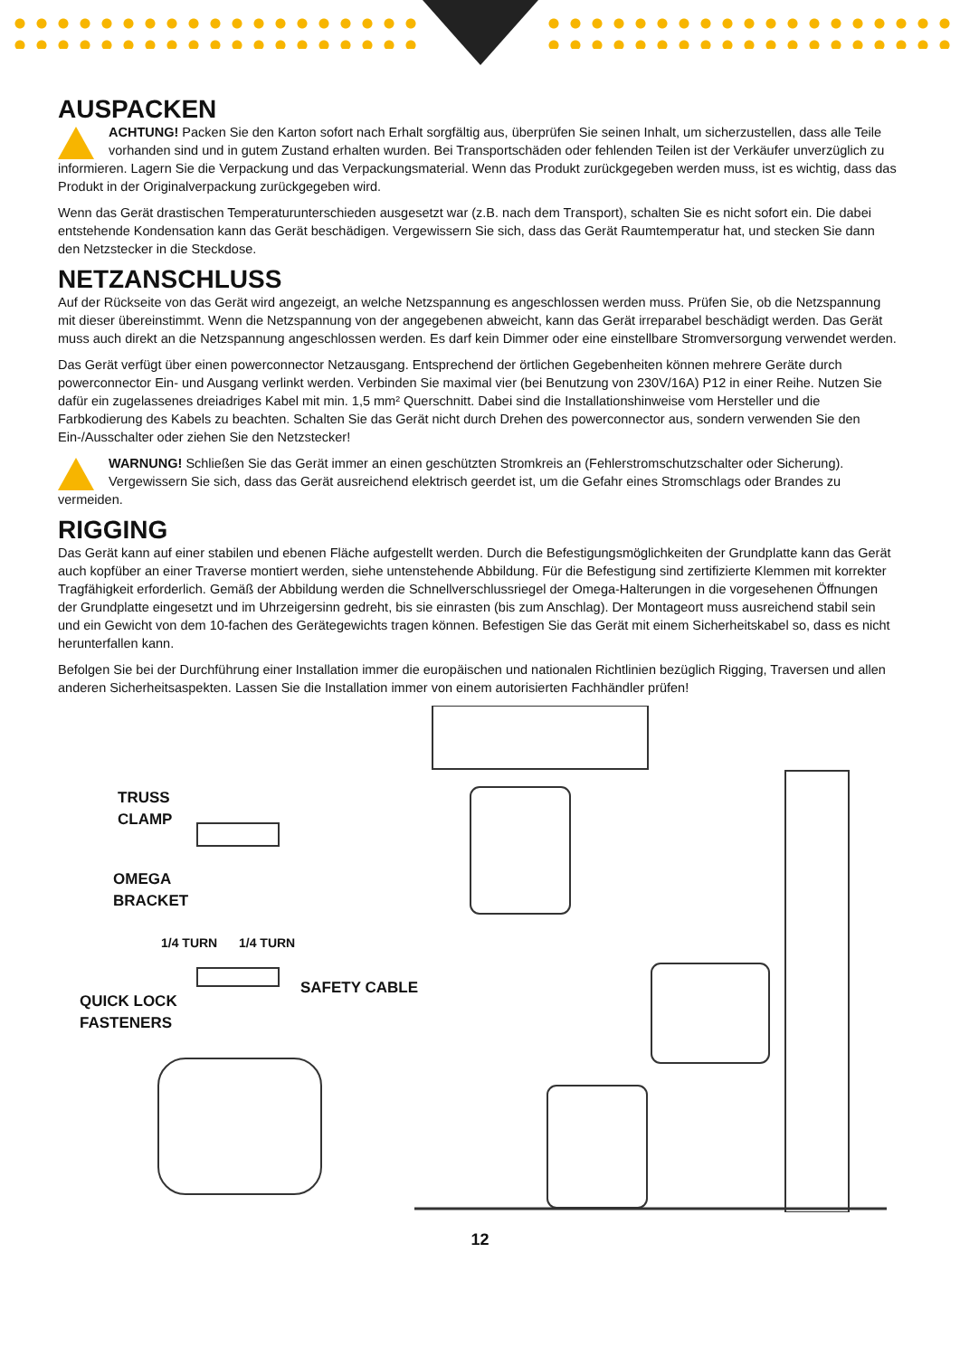AUSPACKEN
ACHTUNG! Packen Sie den Karton sofort nach Erhalt sorgfältig aus, überprüfen Sie seinen Inhalt, um sicherzustellen, dass alle Teile vorhanden sind und in gutem Zustand erhalten wurden. Bei Transportschäden oder fehlenden Teilen ist der Verkäufer unverzüglich zu informieren. Lagern Sie die Verpackung und das Verpackungsmaterial. Wenn das Produkt zurückgegeben werden muss, ist es wichtig, dass das Produkt in der Originalverpackung zurückgegeben wird.
Wenn das Gerät drastischen Temperaturunterschieden ausgesetzt war (z.B. nach dem Transport), schalten Sie es nicht sofort ein. Die dabei entstehende Kondensation kann das Gerät beschädigen. Vergewissern Sie sich, dass das Gerät Raumtemperatur hat, und stecken Sie dann den Netzstecker in die Steckdose.
NETZANSCHLUSS
Auf der Rückseite von das Gerät wird angezeigt, an welche Netzspannung es angeschlossen werden muss. Prüfen Sie, ob die Netzspannung mit dieser übereinstimmt. Wenn die Netzspannung von der angegebenen abweicht, kann das Gerät irreparabel beschädigt werden. Das Gerät muss auch direkt an die Netzspannung angeschlossen werden. Es darf kein Dimmer oder eine einstellbare Stromversorgung verwendet werden.
Das Gerät verfügt über einen powerconnector Netzausgang. Entsprechend der örtlichen Gegebenheiten können mehrere Geräte durch powerconnector Ein- und Ausgang verlinkt werden. Verbinden Sie maximal vier (bei Benutzung von 230V/16A) P12 in einer Reihe. Nutzen Sie dafür ein zugelassenes dreiadriges Kabel mit min. 1,5 mm² Querschnitt. Dabei sind die Installationshinweise vom Hersteller und die Farbkodierung des Kabels zu beachten. Schalten Sie das Gerät nicht durch Drehen des powerconnector aus, sondern verwenden Sie den Ein-/Ausschalter oder ziehen Sie den Netzstecker!
WARNUNG! Schließen Sie das Gerät immer an einen geschützten Stromkreis an (Fehlerstromschutzschalter oder Sicherung). Vergewissern Sie sich, dass das Gerät ausreichend elektrisch geerdet ist, um die Gefahr eines Stromschlags oder Brandes zu vermeiden.
RIGGING
Das Gerät kann auf einer stabilen und ebenen Fläche aufgestellt werden. Durch die Befestigungsmöglichkeiten der Grundplatte kann das Gerät auch kopfüber an einer Traverse montiert werden, siehe untenstehende Abbildung. Für die Befestigung sind zertifizierte Klemmen mit korrekter Tragfähigkeit erforderlich. Gemäß der Abbildung werden die Schnellverschlussriegel der Omega-Halterungen in die vorgesehenen Öffnungen der Grundplatte eingesetzt und im Uhrzeigersinn gedreht, bis sie einrasten (bis zum Anschlag). Der Montageort muss ausreichend stabil sein und ein Gewicht von dem 10-fachen des Gerätegewichts tragen können. Befestigen Sie das Gerät mit einem Sicherheitskabel so, dass es nicht herunterfallen kann.
Befolgen Sie bei der Durchführung einer Installation immer die europäischen und nationalen Richtlinien bezüglich Rigging, Traversen und allen anderen Sicherheitsaspekten. Lassen Sie die Installation immer von einem autorisierten Fachhändler prüfen!
TRUSS
CLAMP
OMEGA
BRACKET
1/4 TURN 1/4 TURN
QUICK LOCK
FASTENERS
SAFETY CABLE
12